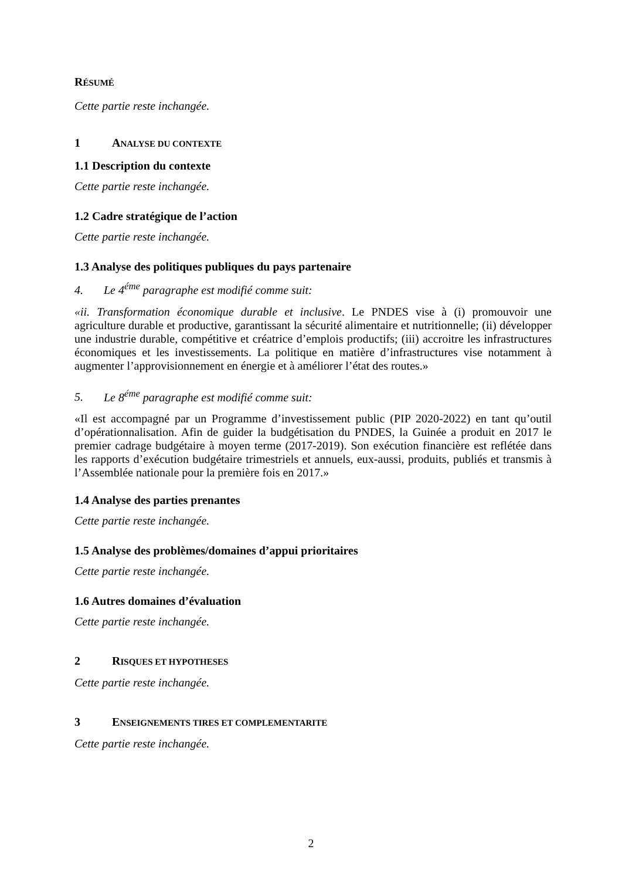RÉSUMÉ
Cette partie reste inchangée.
1 ANALYSE DU CONTEXTE
1.1 Description du contexte
Cette partie reste inchangée.
1.2 Cadre stratégique de l’action
Cette partie reste inchangée.
1.3 Analyse des politiques publiques du pays partenaire
4. Le 4<sup>éme</sup> paragraphe est modifié comme suit:
«ii. Transformation économique durable et inclusive. Le PNDES vise à (i) promouvoir une agriculture durable et productive, garantissant la sécurité alimentaire et nutritionnelle; (ii) développer une industrie durable, compétitive et créatrice d’emplois productifs; (iii) accroitre les infrastructures économiques et les investissements. La politique en matière d’infrastructures vise notamment à augmenter l’approvisionnement en énergie et à améliorer l’état des routes.»
5. Le 8<sup>éme</sup> paragraphe est modifié comme suit:
«Il est accompagné par un Programme d’investissement public (PIP 2020-2022) en tant qu’outil d’opérationnalisation. Afin de guider la budgétisation du PNDES, la Guinée a produit en 2017 le premier cadrage budgétaire à moyen terme (2017-2019). Son exécution financière est reflétée dans les rapports d’exécution budgétaire trimestriels et annuels, eux-aussi, produits, publiés et transmis à l’Assemblée nationale pour la première fois en 2017.»
1.4 Analyse des parties prenantes
Cette partie reste inchangée.
1.5 Analyse des problèmes/domaines d’appui prioritaires
Cette partie reste inchangée.
1.6 Autres domaines d’évaluation
Cette partie reste inchangée.
2 RISQUES ET HYPOTHESES
Cette partie reste inchangée.
3 ENSEIGNEMENTS TIRES ET COMPLEMENTARITE
Cette partie reste inchangée.
2